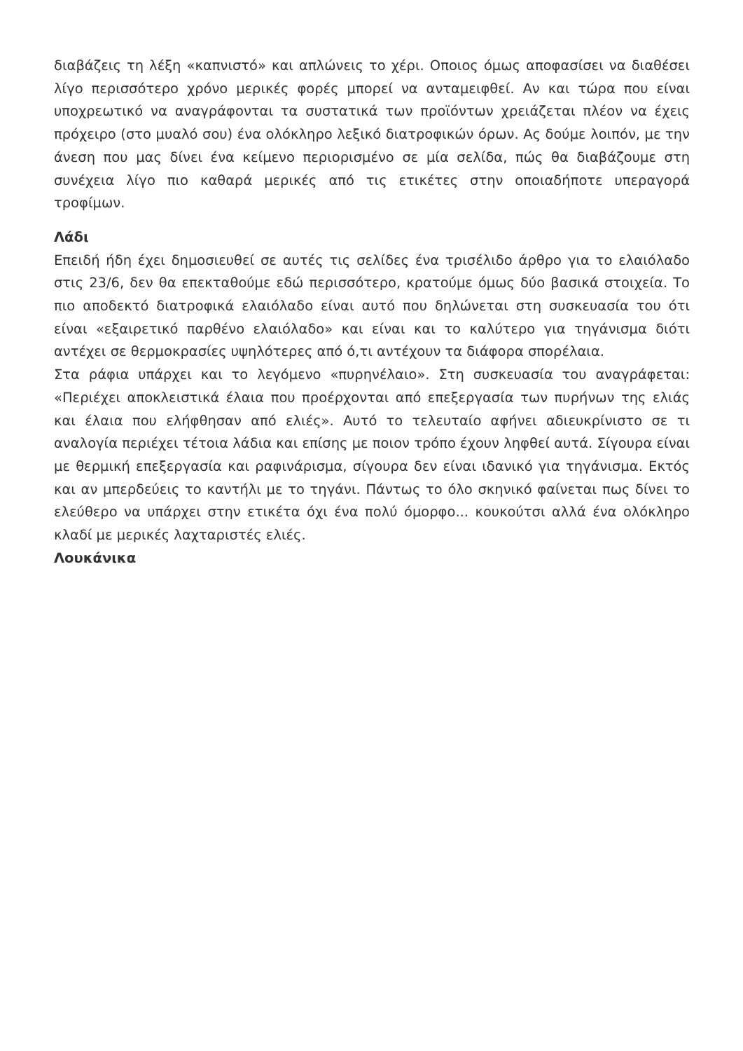διαβάζεις τη λέξη «καπνιστό» και απλώνεις το χέρι. Οποιος όμως αποφασίσει να διαθέσει λίγο περισσότερο χρόνο μερικές φορές μπορεί να ανταμειφθεί. Αν και τώρα που είναι υποχρεωτικό να αναγράφονται τα συστατικά των προϊόντων χρειάζεται πλέον να έχεις πρόχειρο (στο μυαλό σου) ένα ολόκληρο λεξικό διατροφικών όρων. Ας δούμε λοιπόν, με την άνεση που μας δίνει ένα κείμενο περιορισμένο σε μία σελίδα, πώς θα διαβάζουμε στη συνέχεια λίγο πιο καθαρά μερικές από τις ετικέτες στην οποιαδήποτε υπεραγορά τροφίμων.
Λάδι
Επειδή ήδη έχει δημοσιευθεί σε αυτές τις σελίδες ένα τρισέλιδο άρθρο για το ελαιόλαδο στις 23/6, δεν θα επεκταθούμε εδώ περισσότερο, κρατούμε όμως δύο βασικά στοιχεία. Το πιο αποδεκτό διατροφικά ελαιόλαδο είναι αυτό που δηλώνεται στη συσκευασία του ότι είναι «εξαιρετικό παρθένο ελαιόλαδο» και είναι και το καλύτερο για τηγάνισμα διότι αντέχει σε θερμοκρασίες υψηλότερες από ό,τι αντέχουν τα διάφορα σπορέλαια.
Στα ράφια υπάρχει και το λεγόμενο «πυρηνέλαιο». Στη συσκευασία του αναγράφεται: «Περιέχει αποκλειστικά έλαια που προέρχονται από επεξεργασία των πυρήνων της ελιάς και έλαια που ελήφθησαν από ελιές». Αυτό το τελευταίο αφήνει αδιευκρίνιστο σε τι αναλογία περιέχει τέτοια λάδια και επίσης με ποιον τρόπο έχουν ληφθεί αυτά. Σίγουρα είναι με θερμική επεξεργασία και ραφινάρισμα, σίγουρα δεν είναι ιδανικό για τηγάνισμα. Εκτός και αν μπερδεύεις το καντήλι με το τηγάνι. Πάντως το όλο σκηνικό φαίνεται πως δίνει το ελεύθερο να υπάρχει στην ετικέτα όχι ένα πολύ όμορφο... κουκούτσι αλλά ένα ολόκληρο κλαδί με μερικές λαχταριστές ελιές.
Λουκάνικα